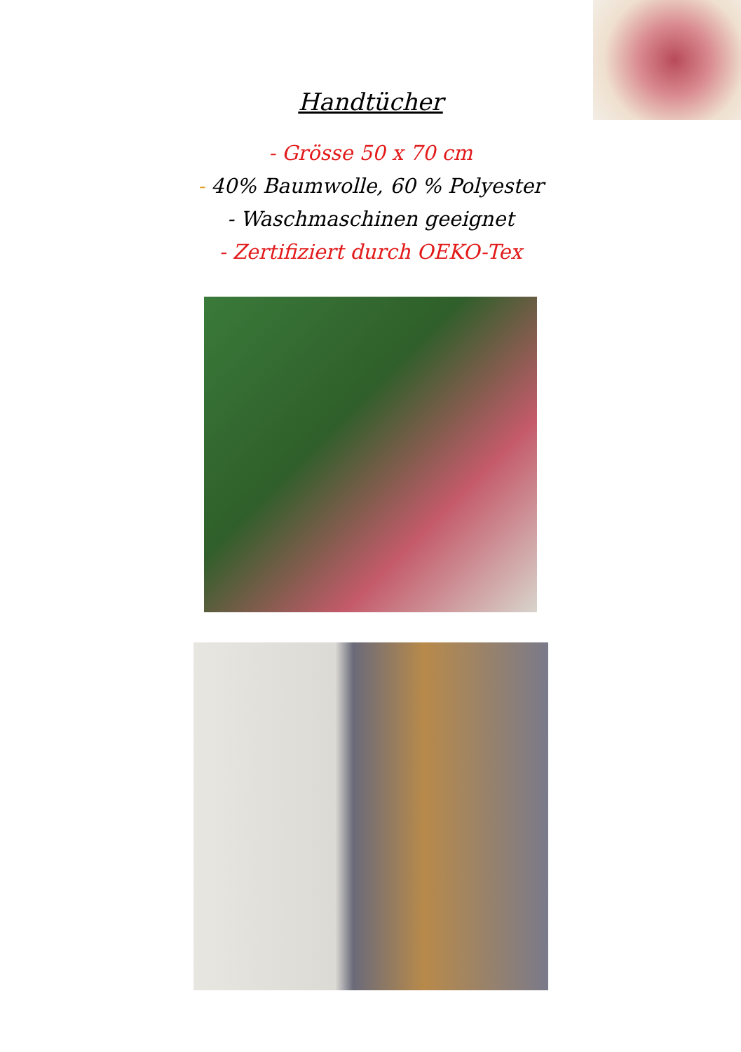Handtücher
- Grösse 50 x 70 cm
- 40% Baumwolle, 60 % Polyester
- Waschmaschinen geeignet
- Zertifiziert durch OEKO-Tex